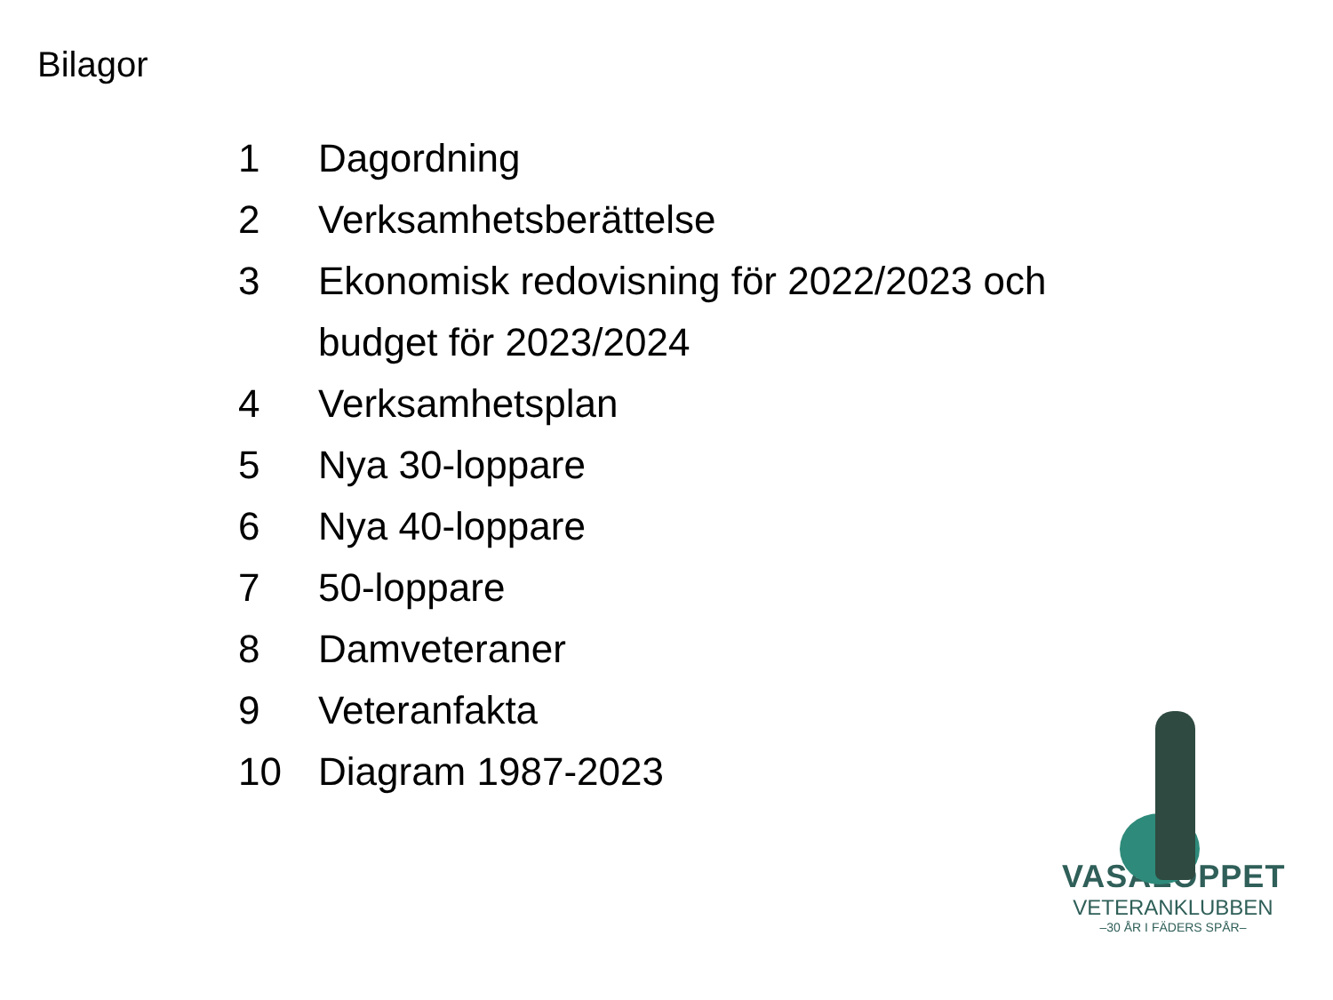Bilagor
1 Dagordning
2 Verksamhetsberättelse
3 Ekonomisk redovisning för 2022/2023 och budget för 2023/2024
4 Verksamhetsplan
5 Nya 30-loppare
6 Nya 40-loppare
7 50-loppare
8 Damveteraner
9 Veteranfakta
10 Diagram 1987-2023
VASALOPPET
VETERANKLUBBEN
–30 ÅR I FÄDERS SPÅR–